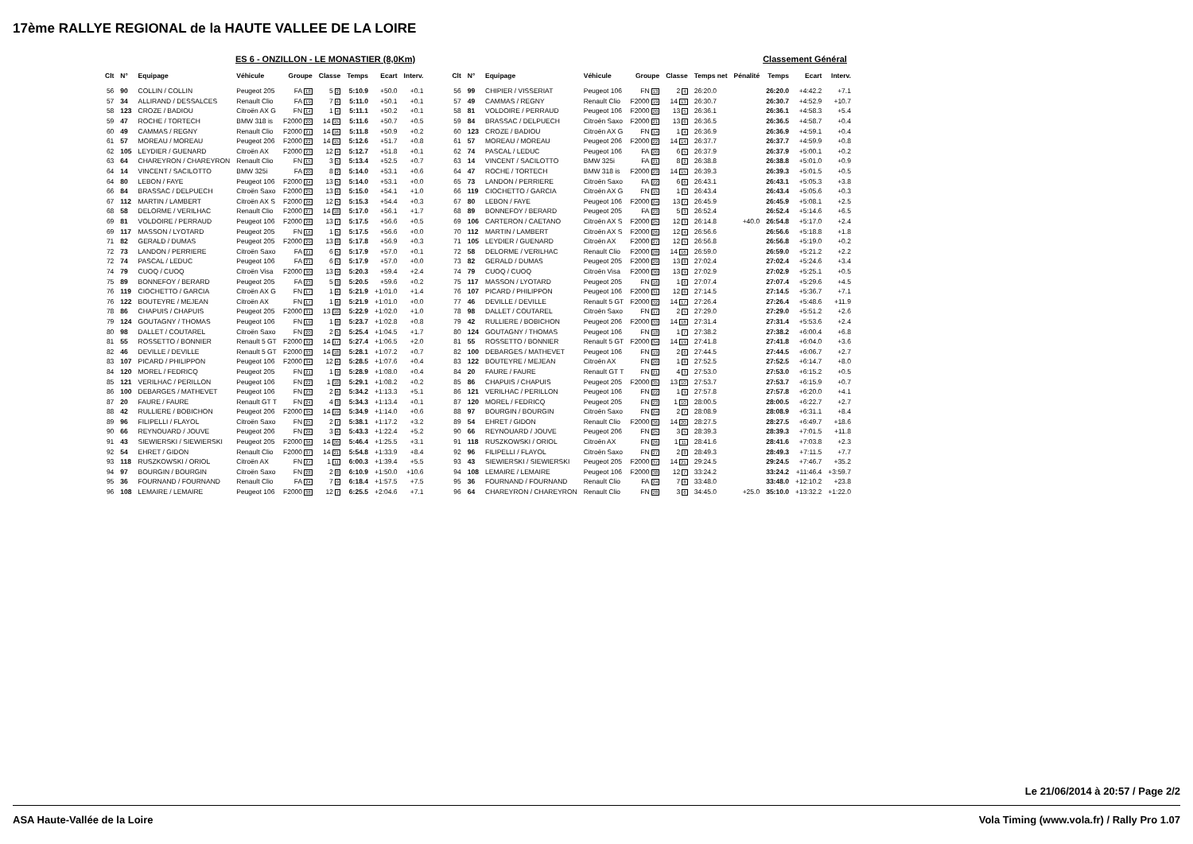17ème RALLYE REGIONAL de la HAUTE VALLEE DE LA LOIRE
ES 6 - ONZILLON - LE MONASTIER (8,0Km)
Classement Général
| Clt | N° | Equipage | Véhicule | Groupe | Classe | Temps | Ecart | Interv. | | Clt | N° | Equipage | Véhicule | Groupe | Classe | Temps net | Pénalité | Temps | Ecart | Interv. |
| --- | --- | --- | --- | --- | --- | --- | --- | --- | --- | --- | --- | --- | --- | --- | --- | --- | --- | --- | --- | --- |
| 56 | 90 | COLLIN / COLLIN | Peugeot 205 | FA 18 | 5 2 | 5:10.9 | +50.0 | +0.1 | | 56 | 99 | CHIPIER / VISSERIAT | Peugeot 106 | FN 13 | 2 4 | 26:20.0 | | 26:20.0 | +4:42.2 | +7.1 |
| 57 | 34 | ALLIRAND / DESSALCES | Renault Clio | FA 19 | 7 6 | 5:11.0 | +50.1 | +0.1 | | 57 | 49 | CAMMAS / REGNY | Renault Clio | F2000 19 | 14 13 | 26:30.7 | | 26:30.7 | +4:52.9 | +10.7 |
| 58 | 123 | CROZE / BADIOU | Citroën AX G | FN 14 | 1 4 | 5:11.1 | +50.2 | +0.1 | | 58 | 81 | VOLDOIRE / PERRAUD | Peugeot 106 | F2000 20 | 13 5 | 26:36.1 | | 26:36.1 | +4:58.3 | +5.4 |
| 59 | 47 | ROCHE / TORTECH | BMW 318 is | F2000 20 | 14 15 | 5:11.6 | +50.7 | +0.5 | | 59 | 84 | BRASSAC / DELPUECH | Citroën Saxo | F2000 21 | 13 6 | 26:36.5 | | 26:36.5 | +4:58.7 | +0.4 |
| 60 | 49 | CAMMAS / REGNY | Renault Clio | F2000 21 | 14 16 | 5:11.8 | +50.9 | +0.2 | | 60 | 123 | CROZE / BADIOU | Citroën AX G | FN 14 | 1 4 | 26:36.9 | | 26:36.9 | +4:59.1 | +0.4 |
| 61 | 57 | MOREAU / MOREAU | Peugeot 206 | F2000 22 | 14 15 | 5:12.6 | +51.7 | +0.8 | | 61 | 57 | MOREAU / MOREAU | Peugeot 206 | F2000 22 | 14 14 | 26:37.7 | | 26:37.7 | +4:59.9 | +0.8 |
| 62 | 105 | LEYDIER / GUENARD | Citroën AX | F2000 23 | 12 4 | 5:12.7 | +51.8 | +0.1 | | 62 | 74 | PASCAL / LEDUC | Peugeot 106 | FA 20 | 6 5 | 26:37.9 | | 26:37.9 | +5:00.1 | +0.2 |
| 63 | 64 | CHAREYRON / CHAREYRON | Renault Clio | FN 15 | 3 5 | 5:13.4 | +52.5 | +0.7 | | 63 | 14 | VINCENT / SACILOTTO | BMW 325i | FA 21 | 8 2 | 26:38.8 | | 26:38.8 | +5:01.0 | +0.9 |
| 64 | 14 | VINCENT / SACILOTTO | BMW 325i | FA 20 | 8 2 | 5:14.0 | +53.1 | +0.6 | | 64 | 47 | ROCHE / TORTECH | BMW 318 is | F2000 23 | 14 15 | 26:39.3 | | 26:39.3 | +5:01.5 | +0.5 |
| 64 | 80 | LEBON / FAYE | Peugeot 106 | F2000 24 | 13 5 | 5:14.0 | +53.1 | +0.0 | | 65 | 73 | LANDON / PERRIERE | Citroën Saxo | FA 22 | 6 6 | 26:43.1 | | 26:43.1 | +5:05.3 | +3.8 |
| 66 | 84 | BRASSAC / DELPUECH | Citroën Saxo | F2000 25 | 13 6 | 5:15.0 | +54.1 | +1.0 | | 66 | 119 | CIOCHETTO / GARCIA | Citroën AX G | FN 15 | 1 5 | 26:43.4 | | 26:43.4 | +5:05.6 | +0.3 |
| 67 | 112 | MARTIN / LAMBERT | Citroën AX S | F2000 26 | 12 5 | 5:15.3 | +54.4 | +0.3 | | 67 | 80 | LEBON / FAYE | Peugeot 106 | F2000 24 | 13 7 | 26:45.9 | | 26:45.9 | +5:08.1 | +2.5 |
| 68 | 58 | DELORME / VERILHAC | Renault Clio | F2000 27 | 14 18 | 5:17.0 | +56.1 | +1.7 | | 68 | 89 | BONNEFOY / BERARD | Peugeot 205 | FA 23 | 5 3 | 26:52.4 | | 26:52.4 | +5:14.6 | +6.5 |
| 69 | 81 | VOLDOIRE / PERRAUD | Peugeot 106 | F2000 28 | 13 7 | 5:17.5 | +56.6 | +0.5 | | 69 | 106 | CARTERON / CAETANO | Citroën AX S | F2000 25 | 12 3 | 26:14.8 | +40.0 | 26:54.8 | +5:17.0 | +2.4 |
| 69 | 117 | MASSON / LYOTARD | Peugeot 205 | FN 16 | 1 5 | 5:17.5 | +56.6 | +0.0 | | 70 | 112 | MARTIN / LAMBERT | Citroën AX S | F2000 26 | 12 4 | 26:56.6 | | 26:56.6 | +5:18.8 | +1.8 |
| 71 | 82 | GERALD / DUMAS | Peugeot 205 | F2000 29 | 13 8 | 5:17.8 | +56.9 | +0.3 | | 71 | 105 | LEYDIER / GUENARD | Citroën AX | F2000 27 | 12 5 | 26:56.8 | | 26:56.8 | +5:19.0 | +0.2 |
| 72 | 73 | LANDON / PERRIERE | Citroën Saxo | FA 21 | 6 5 | 5:17.9 | +57.0 | +0.1 | | 72 | 58 | DELORME / VERILHAC | Renault Clio | F2000 28 | 14 16 | 26:59.0 | | 26:59.0 | +5:21.2 | +2.2 |
| 72 | 74 | PASCAL / LEDUC | Peugeot 106 | FA 21 | 6 5 | 5:17.9 | +57.0 | +0.0 | | 73 | 82 | GERALD / DUMAS | Peugeot 205 | F2000 29 | 13 8 | 27:02.4 | | 27:02.4 | +5:24.6 | +3.4 |
| 74 | 79 | CUOQ / CUOQ | Citroën Visa | F2000 30 | 13 9 | 5:20.3 | +59.4 | +2.4 | | 74 | 79 | CUOQ / CUOQ | Citroën Visa | F2000 30 | 13 9 | 27:02.9 | | 27:02.9 | +5:25.1 | +0.5 |
| 75 | 89 | BONNEFOY / BERARD | Peugeot 205 | FA 23 | 5 3 | 5:20.5 | +59.6 | +0.2 | | 75 | 117 | MASSON / LYOTARD | Peugeot 205 | FN 16 | 1 6 | 27:07.4 | | 27:07.4 | +5:29.6 | +4.5 |
| 76 | 119 | CIOCHETTO / GARCIA | Citroën AX G | FN 17 | 1 6 | 5:21.9 | +1:01.0 | +1.4 | | 76 | 107 | PICARD / PHILIPPON | Peugeot 106 | F2000 31 | 12 6 | 27:14.5 | | 27:14.5 | +5:36.7 | +7.1 |
| 76 | 122 | BOUTEYRE / MEJEAN | Citroën AX | FN 17 | 1 6 | 5:21.9 | +1:01.0 | +0.0 | | 77 | 46 | DEVILLE / DEVILLE | Renault 5 GT | F2000 32 | 14 17 | 27:26.4 | | 27:26.4 | +5:48.6 | +11.9 |
| 78 | 86 | CHAPUIS / CHAPUIS | Peugeot 205 | F2000 31 | 13 10 | 5:22.9 | +1:02.0 | +1.0 | | 78 | 98 | DALLET / COUTAREL | Citroën Saxo | FN 17 | 2 5 | 27:29.0 | | 27:29.0 | +5:51.2 | +2.6 |
| 79 | 124 | GOUTAGNY / THOMAS | Peugeot 106 | FN 19 | 1 8 | 5:23.7 | +1:02.8 | +0.8 | | 79 | 42 | RULLIERE / BOBICHON | Peugeot 206 | F2000 33 | 14 18 | 27:31.4 | | 27:31.4 | +5:53.6 | +2.4 |
| 80 | 98 | DALLET / COUTAREL | Citroën Saxo | FN 20 | 2 5 | 5:25.4 | +1:04.5 | +1.7 | | 80 | 124 | GOUTAGNY / THOMAS | Peugeot 106 | FN 18 | 1 7 | 27:38.2 | | 27:38.2 | +6:00.4 | +6.8 |
| 81 | 55 | ROSSETTO / BONNIER | Renault 5 GT | F2000 32 | 14 17 | 5:27.4 | +1:06.5 | +2.0 | | 81 | 55 | ROSSETTO / BONNIER | Renault 5 GT | F2000 34 | 14 19 | 27:41.8 | | 27:41.8 | +6:04.0 | +3.6 |
| 82 | 46 | DEVILLE / DEVILLE | Renault 5 GT | F2000 33 | 14 18 | 5:28.1 | +1:07.2 | +0.7 | | 82 | 100 | DEBARGES / MATHEVET | Peugeot 106 | FN 19 | 2 6 | 27:44.5 | | 27:44.5 | +6:06.7 | +2.7 |
| 83 | 107 | PICARD / PHILIPPON | Peugeot 106 | F2000 34 | 12 6 | 5:28.5 | +1:07.6 | +0.4 | | 83 | 122 | BOUTEYRE / MEJEAN | Citroën AX | FN 20 | 1 8 | 27:52.5 | | 27:52.5 | +6:14.7 | +8.0 |
| 84 | 120 | MOREL / FEDRICQ | Peugeot 205 | FN 21 | 1 9 | 5:28.9 | +1:08.0 | +0.4 | | 84 | 20 | FAURE / FAURE | Renault GT T | FN 21 | 4 3 | 27:53.0 | | 27:53.0 | +6:15.2 | +0.5 |
| 85 | 121 | VERILHAC / PERILLON | Peugeot 106 | FN 22 | 1 10 | 5:29.1 | +1:08.2 | +0.2 | | 85 | 86 | CHAPUIS / CHAPUIS | Peugeot 205 | F2000 35 | 13 10 | 27:53.7 | | 27:53.7 | +6:15.9 | +0.7 |
| 86 | 100 | DEBARGES / MATHEVET | Peugeot 106 | FN 23 | 2 6 | 5:34.2 | +1:13.3 | +5.1 | | 86 | 121 | VERILHAC / PERILLON | Peugeot 106 | FN 22 | 1 9 | 27:57.8 | | 27:57.8 | +6:20.0 | +4.1 |
| 87 | 20 | FAURE / FAURE | Renault GT T | FN 24 | 4 3 | 5:34.3 | +1:13.4 | +0.1 | | 87 | 120 | MOREL / FEDRICQ | Peugeot 205 | FN 23 | 1 10 | 28:00.5 | | 28:00.5 | +6:22.7 | +2.7 |
| 88 | 42 | RULLIERE / BOBICHON | Peugeot 206 | F2000 35 | 14 19 | 5:34.9 | +1:14.0 | +0.6 | | 88 | 97 | BOURGIN / BOURGIN | Citroën Saxo | FN 24 | 2 7 | 28:08.9 | | 28:08.9 | +6:31.1 | +8.4 |
| 89 | 96 | FILIPELLI / FLAYOL | Citroën Saxo | FN 25 | 2 7 | 5:38.1 | +1:17.2 | +3.2 | | 89 | 54 | EHRET / GIDON | Renault Clio | F2000 36 | 14 20 | 28:27.5 | | 28:27.5 | +6:49.7 | +18.6 |
| 90 | 66 | REYNOUARD / JOUVE | Peugeot 206 | FN 26 | 3 6 | 5:43.3 | +1:22.4 | +5.2 | | 90 | 66 | REYNOUARD / JOUVE | Peugeot 206 | FN 25 | 3 5 | 28:39.3 | | 28:39.3 | +7:01.5 | +11.8 |
| 91 | 43 | SIEWIERSKI / SIEWIERSKI | Peugeot 205 | F2000 36 | 14 20 | 5:46.4 | +1:25.5 | +3.1 | | 91 | 118 | RUSZKOWSKI / ORIOL | Citroën AX | FN 26 | 1 11 | 28:41.6 | | 28:41.6 | +7:03.8 | +2.3 |
| 92 | 54 | EHRET / GIDON | Renault Clio | F2000 37 | 14 21 | 5:54.8 | +1:33.9 | +8.4 | | 92 | 96 | FILIPELLI / FLAYOL | Citroën Saxo | FN 27 | 2 8 | 28:49.3 | | 28:49.3 | +7:11.5 | +7.7 |
| 93 | 118 | RUSZKOWSKI / ORIOL | Citroën AX | FN 27 | 1 11 | 6:00.3 | +1:39.4 | +5.5 | | 93 | 43 | SIEWIERSKI / SIEWIERSKI | Peugeot 205 | F2000 37 | 14 21 | 29:24.5 | | 29:24.5 | +7:46.7 | +35.2 |
| 94 | 97 | BOURGIN / BOURGIN | Citroën Saxo | FN 28 | 2 8 | 6:10.9 | +1:50.0 | +10.6 | | 94 | 108 | LEMAIRE / LEMAIRE | Peugeot 106 | F2000 38 | 12 7 | 33:24.2 | | 33:24.2 | +11:46.4 | +3:59.7 |
| 95 | 36 | FOURNAND / FOURNAND | Renault Clio | FA 24 | 7 9 | 6:18.4 | +1:57.5 | +7.5 | | 95 | 36 | FOURNAND / FOURNAND | Renault Clio | FA 24 | 7 8 | 33:48.0 | | 33:48.0 | +12:10.2 | +23.8 |
| 96 | 108 | LEMAIRE / LEMAIRE | Peugeot 106 | F2000 38 | 12 7 | 6:25.5 | +2:04.6 | +7.1 | | 96 | 64 | CHAREYRON / CHAREYRON | Renault Clio | FN 28 | 3 6 | 34:45.0 | +25.0 | 35:10.0 | +13:32.2 | +1:22.0 |
Le 21/06/2014 à 20:57 / Page 2/2
ASA Haute-Vallée de la Loire Vola Timing (www.vola.fr) / Rally Pro 1.07